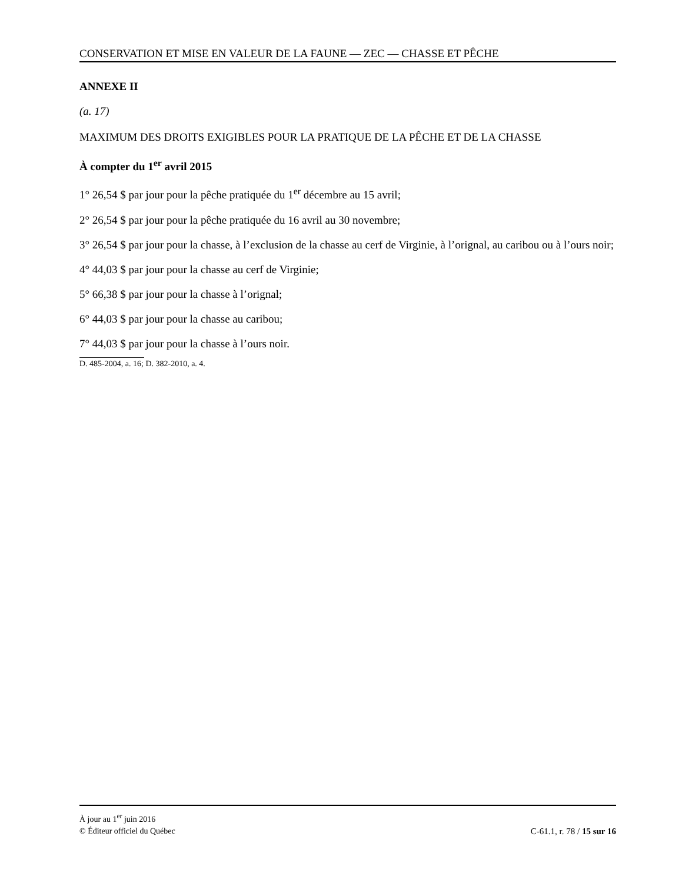CONSERVATION ET MISE EN VALEUR DE LA FAUNE — ZEC — CHASSE ET PÊCHE
ANNEXE II
(a. 17)
MAXIMUM DES DROITS EXIGIBLES POUR LA PRATIQUE DE LA PÊCHE ET DE LA CHASSE
À compter du 1<sup>er</sup> avril 2015
1° 26,54 $ par jour pour la pêche pratiquée du 1<sup>er</sup> décembre au 15 avril;
2° 26,54 $ par jour pour la pêche pratiquée du 16 avril au 30 novembre;
3° 26,54 $ par jour pour la chasse, à l’exclusion de la chasse au cerf de Virginie, à l’orignal, au caribou ou à l’ours noir;
4° 44,03 $ par jour pour la chasse au cerf de Virginie;
5° 66,38 $ par jour pour la chasse à l’orignal;
6° 44,03 $ par jour pour la chasse au caribou;
7° 44,03 $ par jour pour la chasse à l’ours noir.
D. 485-2004, a. 16; D. 382-2010, a. 4.
À jour au 1<sup>er</sup> juin 2016
© Éditeur officiel du Québec C-61.1, r. 78 / 15 sur 16